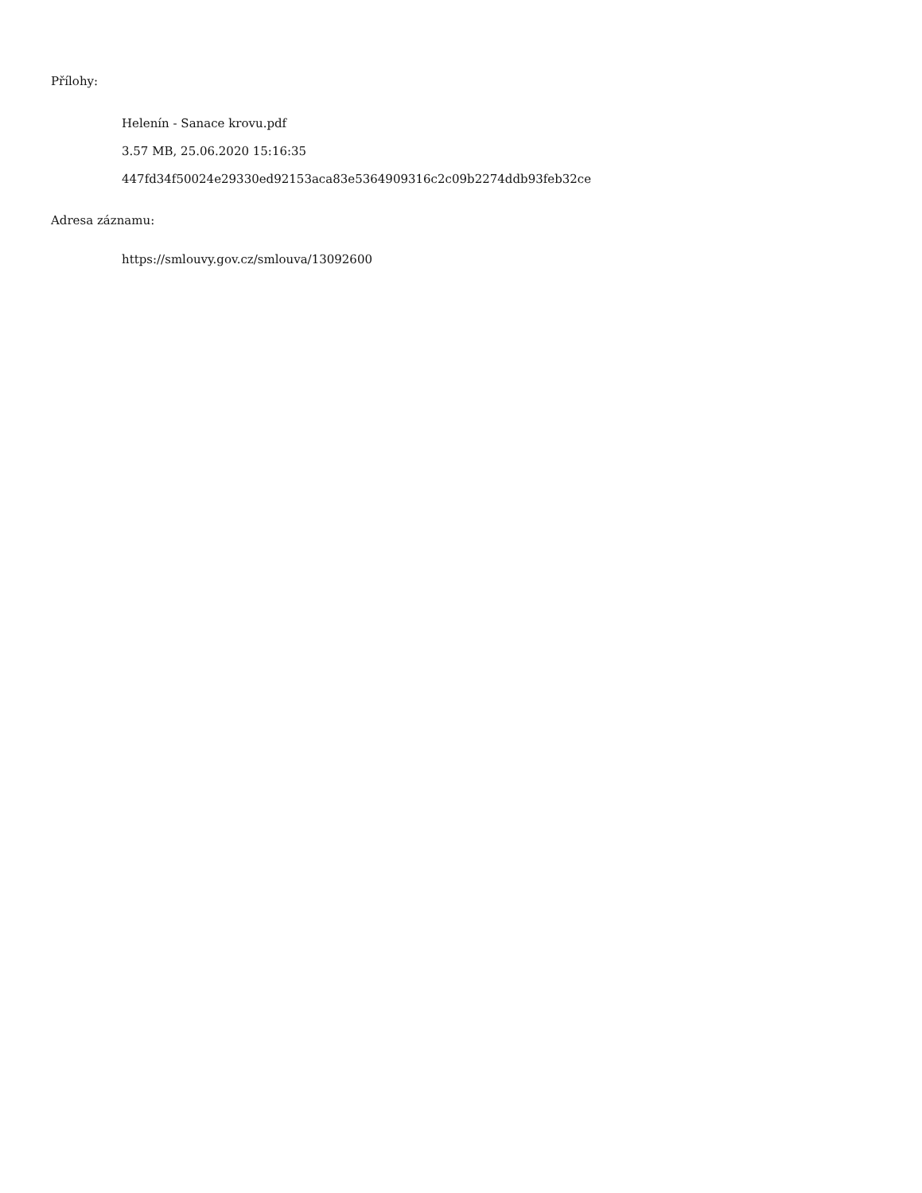Přílohy:
Helenín - Sanace krovu.pdf
3.57 MB, 25.06.2020 15:16:35
447fd34f50024e29330ed92153aca83e5364909316c2c09b2274ddb93feb32ce
Adresa záznamu:
https://smlouvy.gov.cz/smlouva/13092600